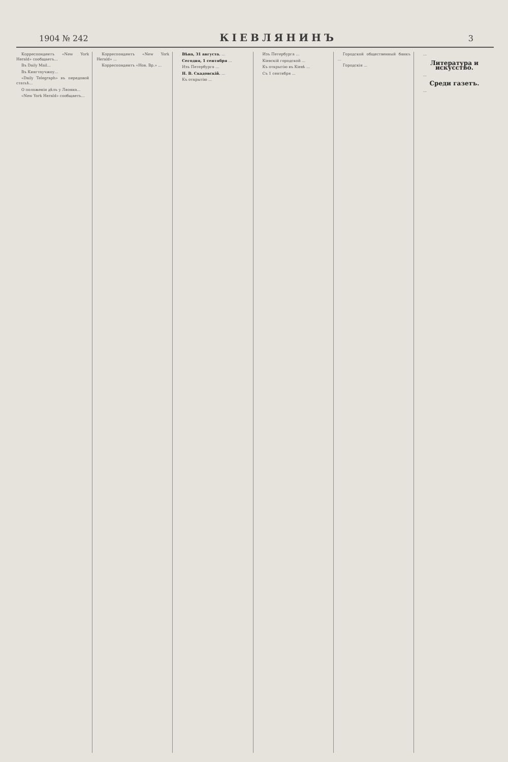1904 № 242 КІЕВЛЯНИНЪ 3
Корреспондентъ «New York Herald» сообщаетъ...
Въ Daily Mail...
Въ Кингтаучжоу...
«Daily Telegraph» въ передовой статьѣ...
О положеніи дѣлъ у Ляояна...
«New York Herald» сообщаетъ...
Корреспондентъ «New York Herald» ...
Корреспондентъ «Нов. Вр.» ...
Вѣна, 31 августа. ...
Сегодня, 1 сентября ...
Изъ Петербурга ...
Н. В. Скадовскій. ...
Къ открытію ...
Изъ Петербурга ...
Кіевскій городской ...
Къ открытію въ Кіевѣ ...
Съ 1 сентября ...
Городской общественный банкъ ...
Городскія ...
...
Литература и искусство.
...
Среди газетъ.
...